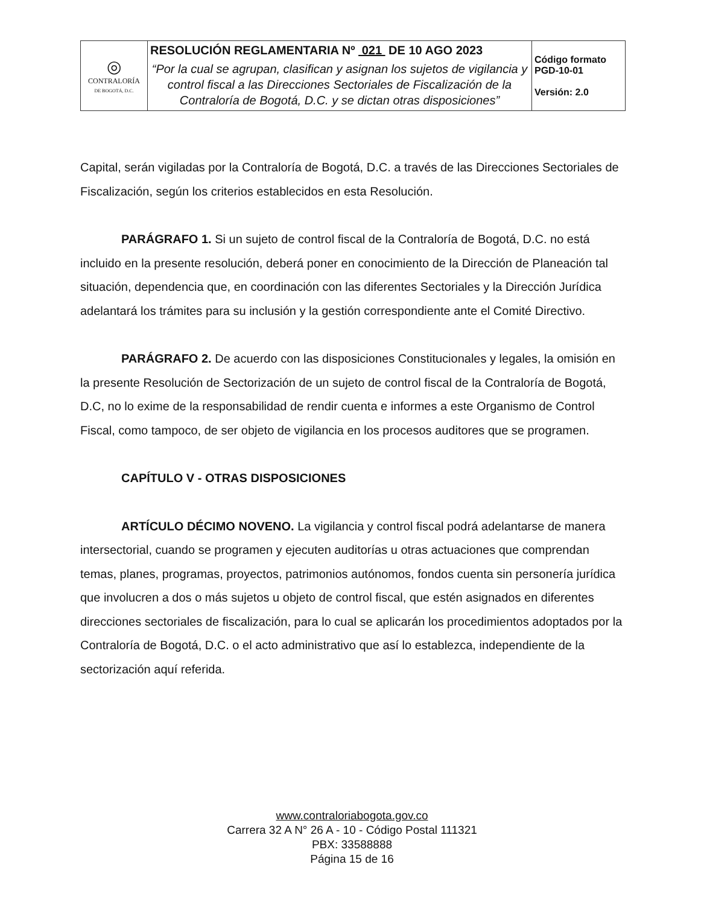| ◎ CONTRALORÍA DE BOGOTÁ, D.C. | RESOLUCIÓN REGLAMENTARIA Nº 021 DE 10 AGO 2023 “Por la cual se agrupan, clasifican y asignan los sujetos de vigilancia y control fiscal a las Direcciones Sectoriales de Fiscalización de la Contraloría de Bogotá, D.C. y se dictan otras disposiciones” | Código formato PGD-10-01 Versión: 2.0 |
Capital, serán vigiladas por la Contraloría de Bogotá, D.C. a través de las Direcciones Sectoriales de Fiscalización, según los criterios establecidos en esta Resolución.
PARÁGRAFO 1. Si un sujeto de control fiscal de la Contraloría de Bogotá, D.C. no está incluido en la presente resolución, deberá poner en conocimiento de la Dirección de Planeación tal situación, dependencia que, en coordinación con las diferentes Sectoriales y la Dirección Jurídica adelantará los trámites para su inclusión y la gestión correspondiente ante el Comité Directivo.
PARÁGRAFO 2. De acuerdo con las disposiciones Constitucionales y legales, la omisión en la presente Resolución de Sectorización de un sujeto de control fiscal de la Contraloría de Bogotá, D.C, no lo exime de la responsabilidad de rendir cuenta e informes a este Organismo de Control Fiscal, como tampoco, de ser objeto de vigilancia en los procesos auditores que se programen.
CAPÍTULO V - OTRAS DISPOSICIONES
ARTÍCULO DÉCIMO NOVENO. La vigilancia y control fiscal podrá adelantarse de manera intersectorial, cuando se programen y ejecuten auditorías u otras actuaciones que comprendan temas, planes, programas, proyectos, patrimonios autónomos, fondos cuenta sin personería jurídica que involucren a dos o más sujetos u objeto de control fiscal, que estén asignados en diferentes direcciones sectoriales de fiscalización, para lo cual se aplicarán los procedimientos adoptados por la Contraloría de Bogotá, D.C. o el acto administrativo que así lo establezca, independiente de la sectorización aquí referida.
www.contraloriabogota.gov.co
Carrera 32 A N° 26 A - 10 - Código Postal 111321
PBX: 33588888
Página 15 de 16